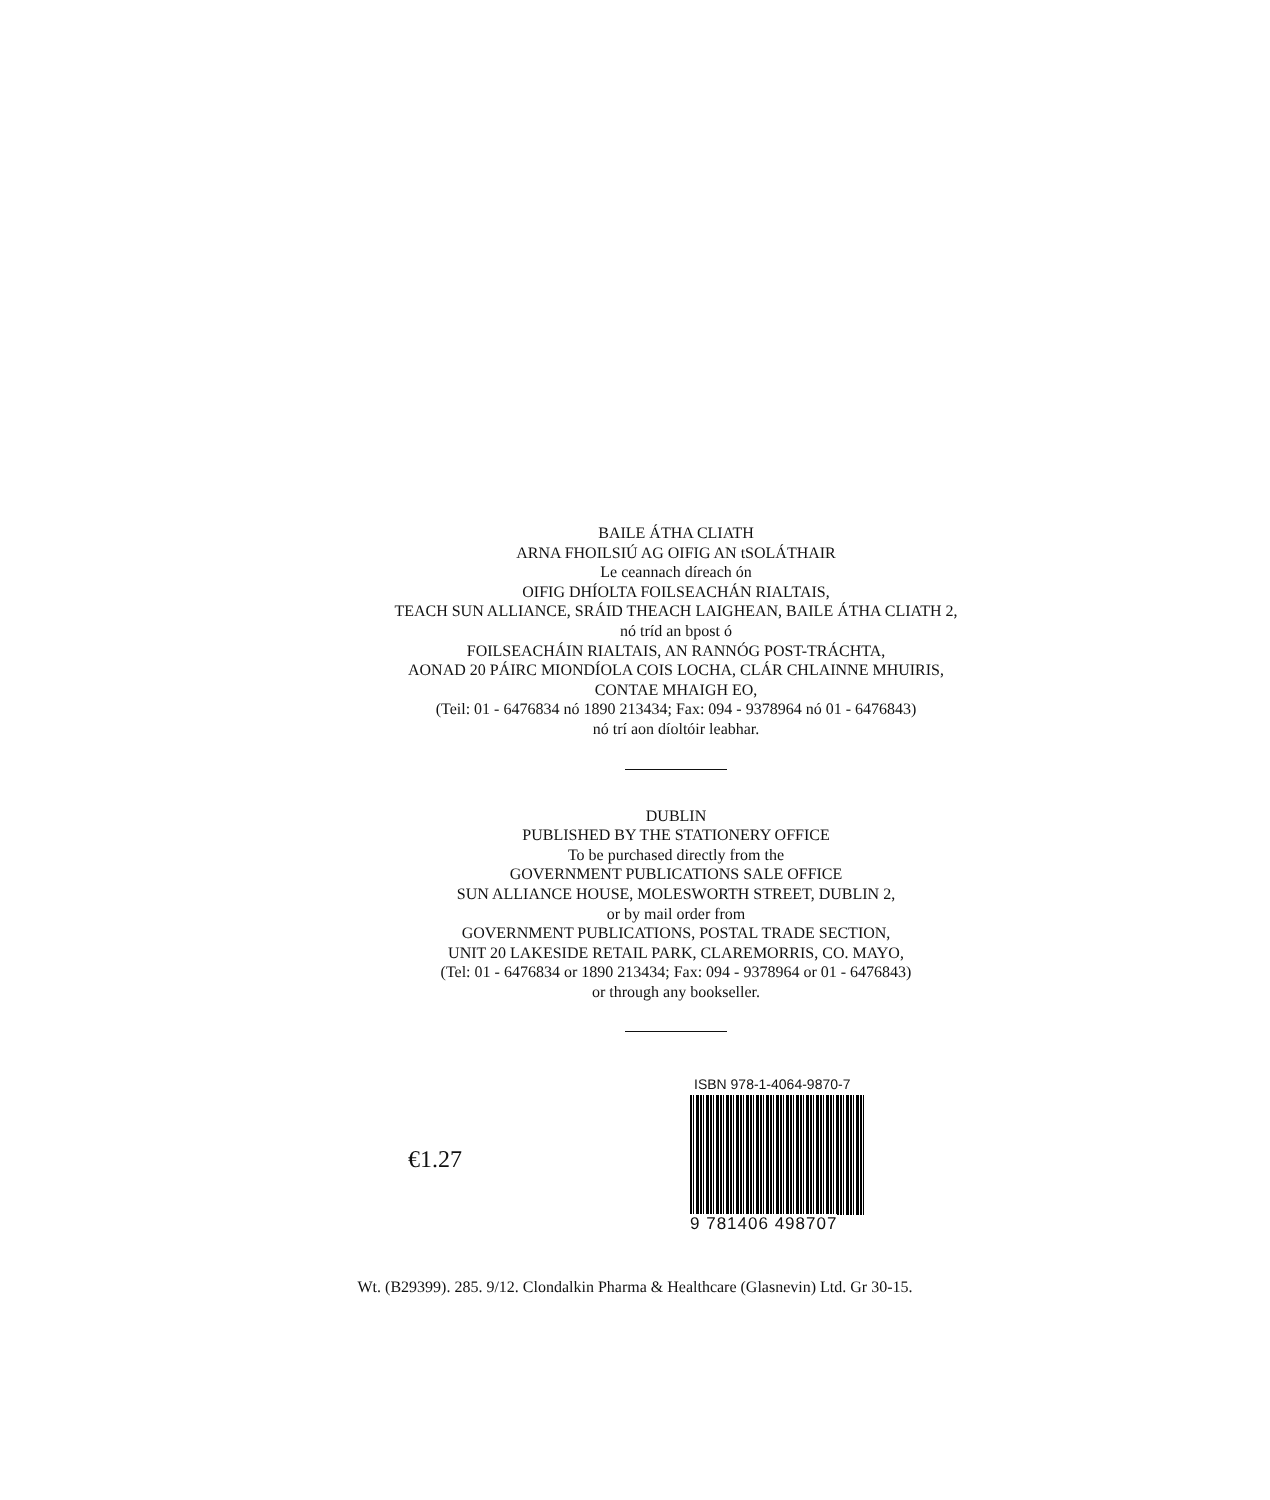BAILE ÁTHA CLIATH
ARNA FHOILSIÚ AG OIFIG AN tSOLÁTHAIR
Le ceannach díreach ón
OIFIG DHÍOLTA FOILSEACHÁN RIALTAIS,
TEACH SUN ALLIANCE, SRÁID THEACH LAIGHEAN, BAILE ÁTHA CLIATH 2,
nó tríd an bpost ó
FOILSEACHÁIN RIALTAIS, AN RANNÓG POST-TRÁCHTA,
AONAD 20 PÁIRC MIONDÍOLA COIS LOCHA, CLÁR CHLAINNE MHUIRIS,
CONTAE MHAIGH EO,
(Teil: 01 - 6476834 nó 1890 213434; Fax: 094 - 9378964 nó 01 - 6476843)
nó trí aon díoltóir leabhar.
DUBLIN
PUBLISHED BY THE STATIONERY OFFICE
To be purchased directly from the
GOVERNMENT PUBLICATIONS SALE OFFICE
SUN ALLIANCE HOUSE, MOLESWORTH STREET, DUBLIN 2,
or by mail order from
GOVERNMENT PUBLICATIONS, POSTAL TRADE SECTION,
UNIT 20 LAKESIDE RETAIL PARK, CLAREMORRIS, CO. MAYO,
(Tel: 01 - 6476834 or 1890 213434; Fax: 094 - 9378964 or 01 - 6476843)
or through any bookseller.
€1.27
ISBN 978-1-4064-9870-7
9 781406 498707
Wt. (B29399). 285. 9/12. Clondalkin Pharma & Healthcare (Glasnevin) Ltd. Gr 30-15.